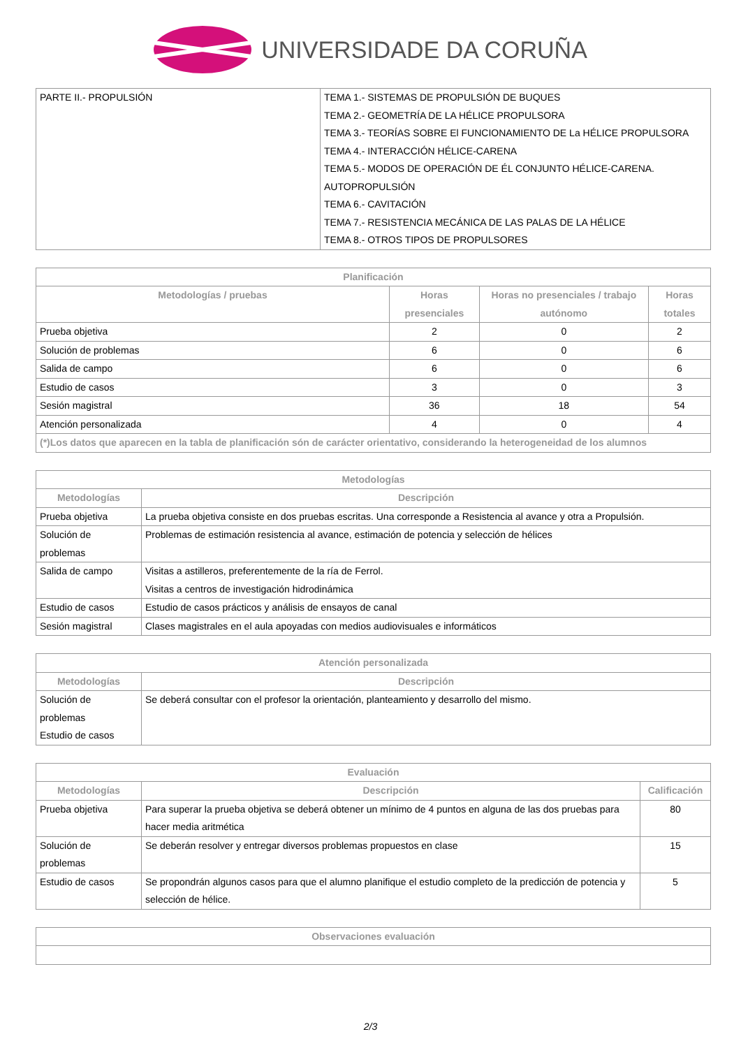UNIVERSIDADE DA CORUÑA
| PARTE II.- PROPULSIÓN | TEMA 1.- SISTEMAS DE PROPULSIÓN DE BUQUES TEMA 2.- GEOMETRÍA DE LA HÉLICE PROPULSORA TEMA 3.- TEORÍAS SOBRE El FUNCIONAMIENTO DE La HÉLICE PROPULSORA TEMA 4.- INTERACCIÓN HÉLICE-CARENA TEMA 5.- MODOS DE OPERACIÓN DE ÉL CONJUNTO HÉLICE-CARENA. AUTOPROPULSIÓN TEMA 6.- CAVITACIÓN TEMA 7.- RESISTENCIA MECÁNICA DE LAS PALAS DE LA HÉLICE TEMA 8.- OTROS TIPOS DE PROPULSORES |
| Planificación | | | |
| --- | --- | --- | --- |
| Metodologías / pruebas | Horas presenciales | Horas no presenciales / trabajo autónomo | Horas totales |
| Prueba objetiva | 2 | 0 | 2 |
| Solución de problemas | 6 | 0 | 6 |
| Salida de campo | 6 | 0 | 6 |
| Estudio de casos | 3 | 0 | 3 |
| Sesión magistral | 36 | 18 | 54 |
| Atención personalizada | 4 | 0 | 4 |
| (*)Los datos que aparecen en la tabla de planificación són de carácter orientativo, considerando la heterogeneidad de los alumnos | | | |
| Metodologías | |
| --- | --- |
| Metodologías | Descripción |
| Prueba objetiva | La prueba objetiva consiste en dos pruebas escritas. Una corresponde a Resistencia al avance y otra a Propulsión. |
| Solución de problemas | Problemas de estimación resistencia al avance, estimación de potencia y selección de hélices |
| Salida de campo | Visitas a astilleros, preferentemente de la ría de Ferrol. Visitas a centros de investigación hidrodinámica |
| Estudio de casos | Estudio de casos prácticos y análisis de ensayos de canal |
| Sesión magistral | Clases magistrales en el aula apoyadas con medios audiovisuales e informáticos |
| Atención personalizada | |
| --- | --- |
| Metodologías | Descripción |
| Solución de problemas Estudio de casos | Se deberá consultar con el profesor la orientación, planteamiento y desarrollo del mismo. |
| Evaluación | | |
| --- | --- | --- |
| Metodologías | Descripción | Calificación |
| Prueba objetiva | Para superar la prueba objetiva se deberá obtener un mínimo de 4 puntos en alguna de las dos pruebas para hacer media aritmética | 80 |
| Solución de problemas | Se deberán resolver y entregar diversos problemas propuestos en clase | 15 |
| Estudio de casos | Se propondrán algunos casos para que el alumno planifique el estudio completo de la predicción de potencia y selección de hélice. | 5 |
| Observaciones evaluación |
| --- |
2/3